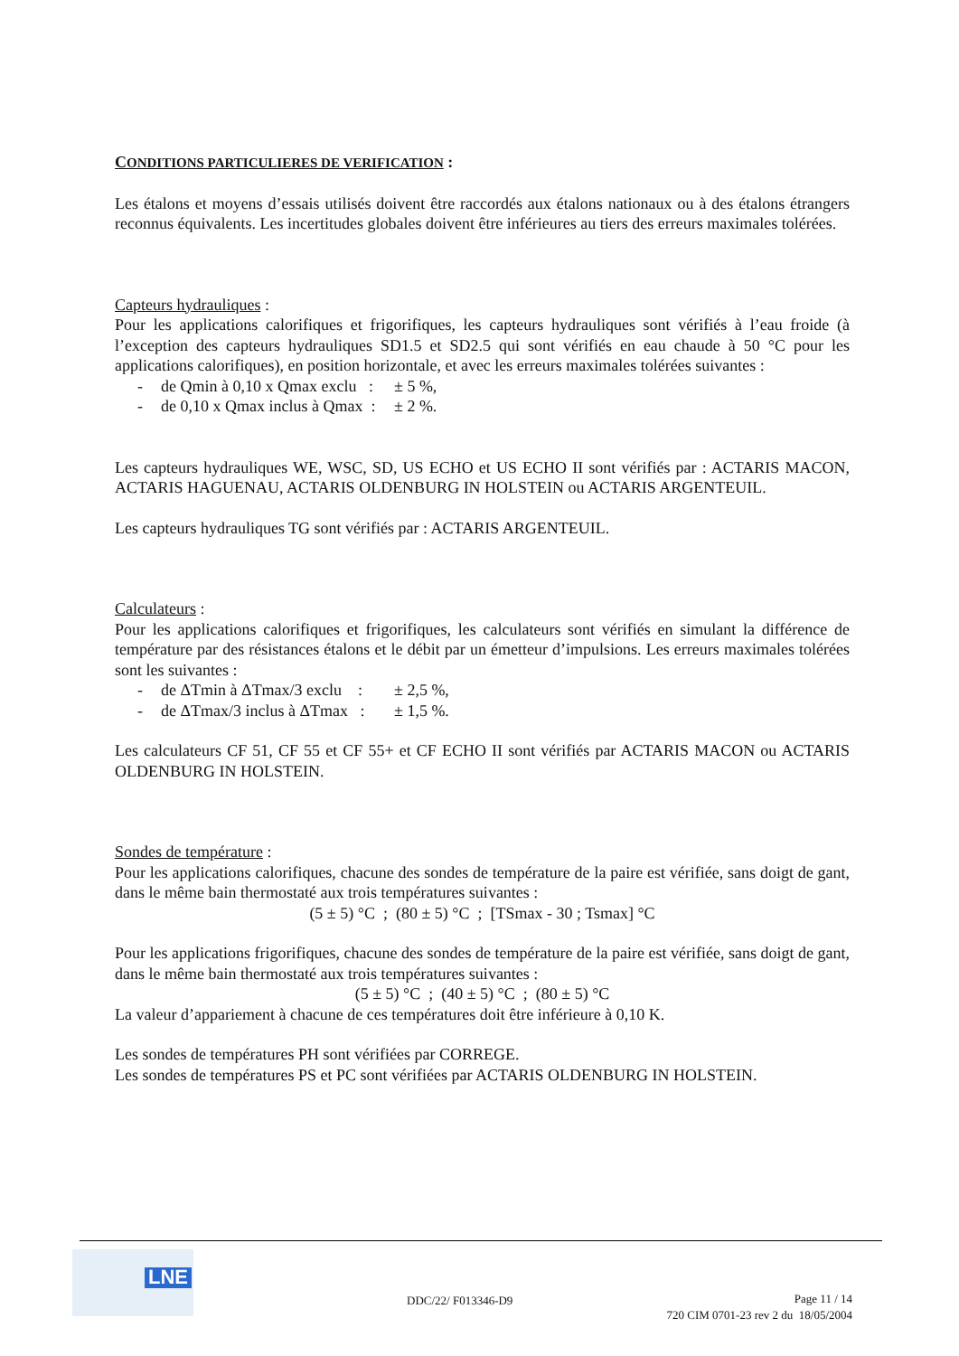CONDITIONS PARTICULIERES DE VERIFICATION :
Les étalons et moyens d’essais utilisés doivent être raccordés aux étalons nationaux ou à des étalons étrangers reconnus équivalents. Les incertitudes globales doivent être inférieures au tiers des erreurs maximales tolérées.
Capteurs hydrauliques :
Pour les applications calorifiques et frigorifiques, les capteurs hydrauliques sont vérifiés à l’eau froide (à l’exception des capteurs hydrauliques SD1.5 et SD2.5 qui sont vérifiés en eau chaude à 50 °C pour les applications calorifiques), en position horizontale, et avec les erreurs maximales tolérées suivantes :
- de Qmin à 0,10 x Qmax exclu : ± 5 %,
- de 0,10 x Qmax inclus à Qmax : ± 2 %.
Les capteurs hydrauliques WE, WSC, SD, US ECHO et US ECHO II sont vérifiés par : ACTARIS MACON, ACTARIS HAGUENAU, ACTARIS OLDENBURG IN HOLSTEIN ou ACTARIS ARGENTEUIL.
Les capteurs hydrauliques TG sont vérifiés par : ACTARIS ARGENTEUIL.
Calculateurs :
Pour les applications calorifiques et frigorifiques, les calculateurs sont vérifiés en simulant la différence de température par des résistances étalons et le débit par un émetteur d’impulsions. Les erreurs maximales tolérées sont les suivantes :
- de ΔTmin à ΔTmax/3 exclu : ± 2,5 %,
- de ΔTmax/3 inclus à ΔTmax : ± 1,5 %.
Les calculateurs CF 51, CF 55 et CF 55+ et CF ECHO II sont vérifiés par ACTARIS MACON ou ACTARIS OLDENBURG IN HOLSTEIN.
Sondes de température :
Pour les applications calorifiques, chacune des sondes de température de la paire est vérifiée, sans doigt de gant, dans le même bain thermostaté aux trois températures suivantes :
(5 ± 5) °C ; (80 ± 5) °C ; [TSmax - 30 ; Tsmax] °C
Pour les applications frigorifiques, chacune des sondes de température de la paire est vérifiée, sans doigt de gant, dans le même bain thermostaté aux trois températures suivantes :
(5 ± 5) °C ; (40 ± 5) °C ; (80 ± 5) °C
La valeur d’appariement à chacune de ces températures doit être inférieure à 0,10 K.
Les sondes de températures PH sont vérifiées par CORREGE.
Les sondes de températures PS et PC sont vérifiées par ACTARIS OLDENBURG IN HOLSTEIN.
LNE
DDC/22/ F013346-D9
Page 11 / 14
720 CIM 0701-23 rev 2 du 18/05/2004